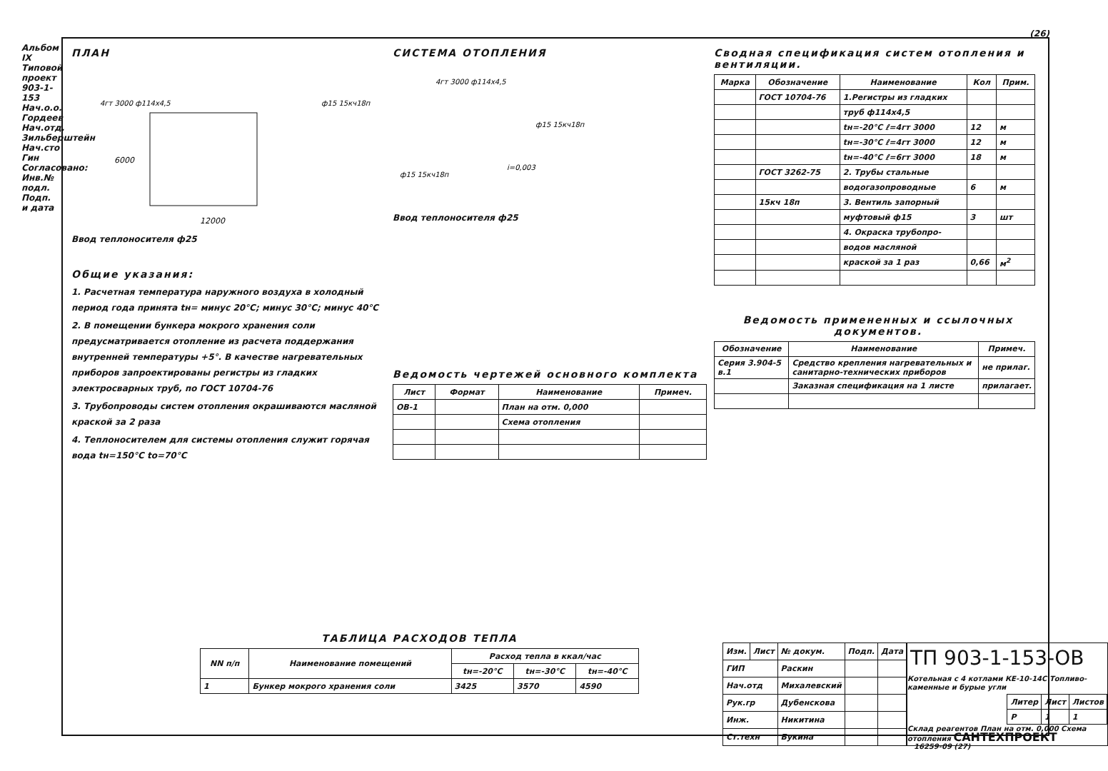Альбом IX Типовой проект 903-1-153
Нач.о.о. Гордеев Нач.отд. Зильберштейн Нач.сто Гин Согласовано: Инв.№ подл. Подп. и дата
(26)
ПЛАН
4гт 3000 ф114x4,5
ф15 15кч18п
12000
6000
Ввод теплоносителя ф25
Общие указания:
1. Расчетная температура наружного воздуха в холодный период года принята tн= минус 20°С; минус 30°С; минус 40°С
2. В помещении бункера мокрого хранения соли предусматривается отопление из расчета поддержания внутренней температуры +5°. В качестве нагревательных приборов запроектированы регистры из гладких электросварных труб, по ГОСТ 10704-76
3. Трубопроводы систем отопления окрашиваются масляной краской за 2 раза
4. Теплоносителем для системы отопления служит горячая вода tн=150°С tо=70°С
СИСТЕМА ОТОПЛЕНИЯ
4гт 3000 ф114x4,5
ф15 15кч18п
i=0,003
ф15 15кч18п
Ввод теплоносителя ф25
Ведомость чертежей основного комплекта
| Лист | Формат | Наименование | Примеч. |
| --- | --- | --- | --- |
| ОВ-1 | | План на отм. 0,000 | |
| | | Схема отопления | |
Сводная спецификация систем отопления и вентиляции.
| Марка | Обозначение | Наименование | Кол | Прим. |
| --- | --- | --- | --- | --- |
| | ГОСТ 10704-76 | 1.Регистры из гладких | | |
| | | труб ф114x4,5 | | |
| | | tн=-20°С ℓ=4гт 3000 | 12 | м |
| | | tн=-30°С ℓ=4гт 3000 | 12 | м |
| | | tн=-40°С ℓ=6гт 3000 | 18 | м |
| | ГОСТ 3262-75 | 2. Трубы стальные | | |
| | | водогазопроводные | 6 | м |
| | 15кч 18п | 3. Вентиль запорный | | |
| | | муфтовый ф15 | 3 | шт |
| | | 4. Окраска трубопро- | | |
| | | водов масляной | | |
| | | краской за 1 раз | 0,66 | м<sup>2</sup> |
Ведомость примененных и ссылочных документов.
| Обозначение | Наименование | Примеч. |
| --- | --- | --- |
| Серия 3.904-5 в.1 | Средство крепления нагревательных и санитарно-технических приборов | не прилаг. |
| | Заказная спецификация на 1 листе | прилагает. |
ТАБЛИЦА РАСХОДОВ ТЕПЛА
| NN п/п | Наименование помещений | Расход тепла в ккал/час | | |
| --- | --- | --- | --- | --- |
| | | tн=-20°С | tн=-30°С | tн=-40°С |
| 1 | Бункер мокрого хранения соли | 3425 | 3570 | 4590 |
| Изм. | Лист | № докум. | Подп. | Дата |
| ГИП | | Раскин | | |
| Нач.отд | | Михалевский | | |
| Рук.гр | | Дубенскова | | |
| Инж. | | Никитина | | |
| Ст.техн | | Букина | | |
ТП 903-1-153-ОВ
Котельная с 4 котлами КЕ-10-14С Топливо-каменные и бурые угли
| Литер | Лист | Листов |
| Р | 1 | 1 |
Склад реагентов План на отм. 0,000 Схема отопления САНТЕХПРОЕКТ
16259-09 (27)